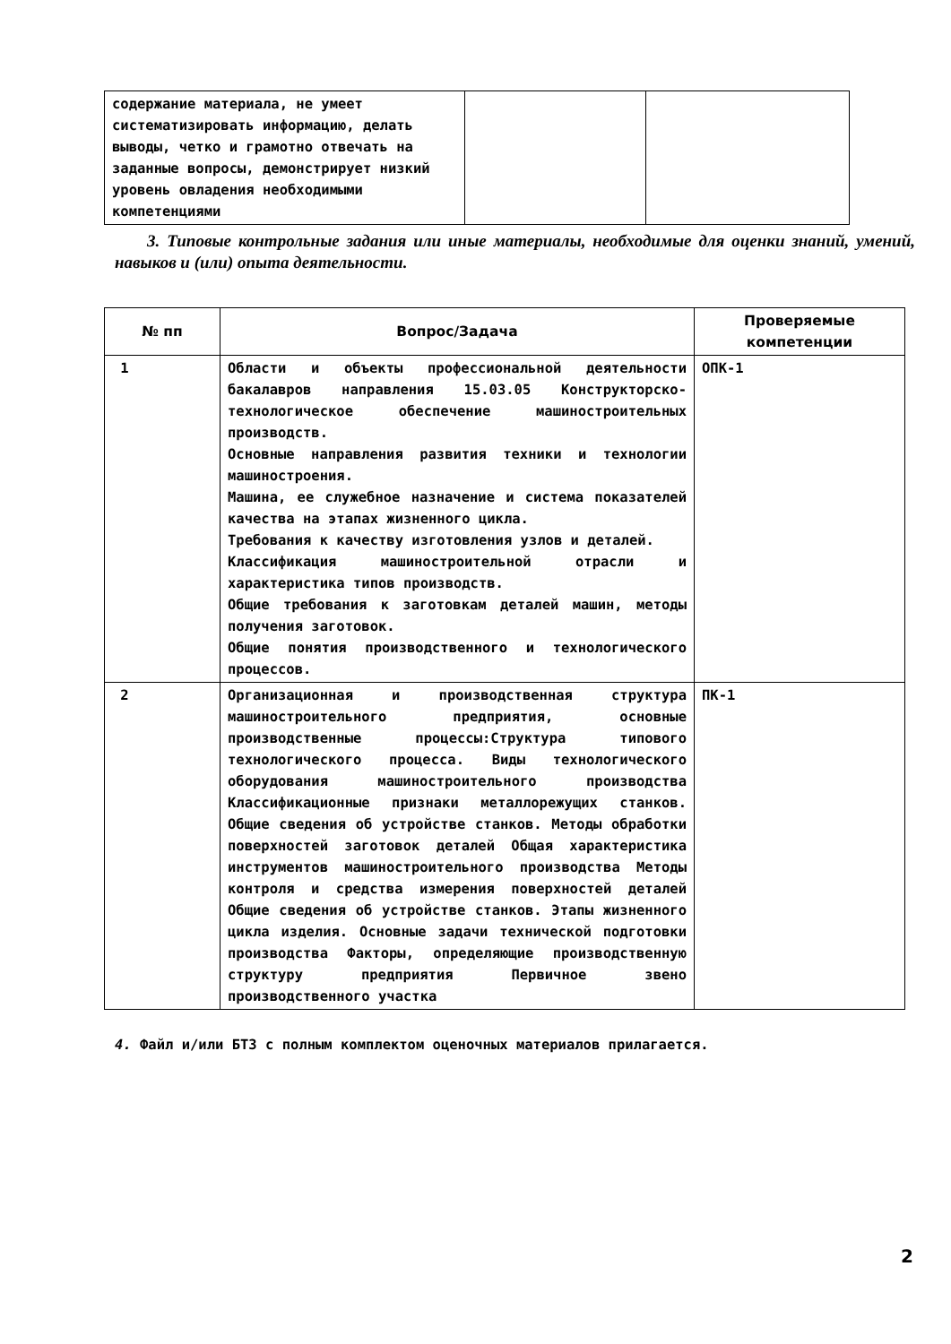| содержание материала, не умеет систематизировать информацию, делать выводы, четко и грамотно отвечать на заданные вопросы, демонстрирует низкий уровень овладения необходимыми компетенциями | | |
3. Типовые контрольные задания или иные материалы, необходимые для оценки знаний, умений, навыков и (или) опыта деятельности.
| № пп | Вопрос/Задача | Проверяемые компетенции |
| --- | --- | --- |
| 1 | Области и объекты профессиональной деятельности бакалавров направления 15.03.05 Конструкторско-технологическое обеспечение машиностроительных производств. Основные направления развития техники и технологии машиностроения. Машина, ее служебное назначение и система показателей качества на этапах жизненного цикла. Требования к качеству изготовления узлов и деталей. Классификация машиностроительной отрасли и характеристика типов производств. Общие требования к заготовкам деталей машин, методы получения заготовок. Общие понятия производственного и технологического процессов. | ОПК-1 |
| 2 | Организационная и производственная структура машиностроительного предприятия, основные производственные процессы:Структура типового технологического процесса. Виды технологического оборудования машиностроительного производства Классификационные признаки металлорежущих станков. Общие сведения об устройстве станков. Методы обработки поверхностей заготовок деталей Общая характеристика инструментов машиностроительного производства Методы контроля и средства измерения поверхностей деталей Общие сведения об устройстве станков. Этапы жизненного цикла изделия. Основные задачи технической подготовки производства Факторы, определяющие производственную структуру предприятия Первичное звено производственного участка | ПК-1 |
4. Файл и/или БТЗ с полным комплектом оценочных материалов прилагается.
2